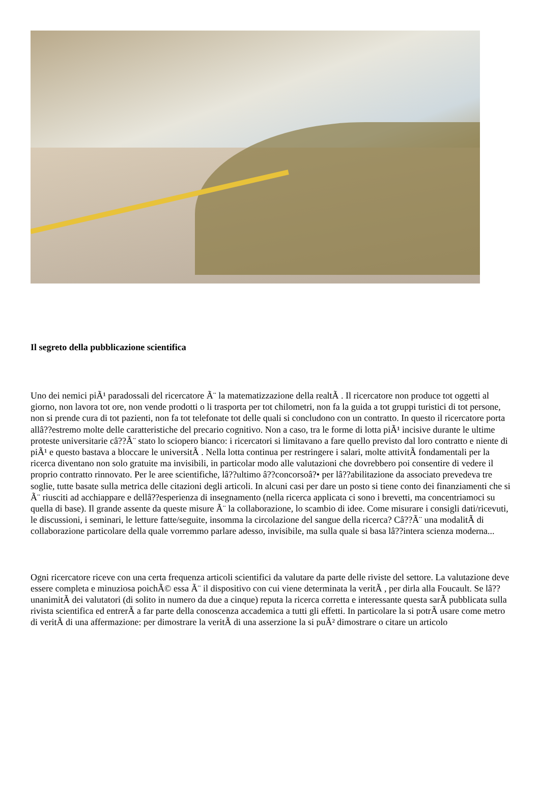Il segreto della pubblicazione scientifica
Uno dei nemici piÃ¹ paradossali del ricercatore Ã¨ la matematizzazione della realtÃ . Il ricercatore non produce tot oggetti al giorno, non lavora tot ore, non vende prodotti o li trasporta per tot chilometri, non fa la guida a tot gruppi turistici di tot persone, non si prende cura di tot pazienti, non fa tot telefonate tot delle quali si concludono con un contratto. In questo il ricercatore porta allâ??estremo molte delle caratteristiche del precario cognitivo. Non a caso, tra le forme di lotta piÃ¹ incisive durante le ultime proteste universitarie câ??Ã¨ stato lo sciopero bianco: i ricercatori si limitavano a fare quello previsto dal loro contratto e niente di piÃ¹ e questo bastava a bloccare le universitÃ . Nella lotta continua per restringere i salari, molte attivitÃ fondamentali per la ricerca diventano non solo gratuite ma invisibili, in particolar modo alle valutazioni che dovrebbero poi consentire di vedere il proprio contratto rinnovato. Per le aree scientifiche, lâ??ultimo â??concorsoâ?• per lâ??abilitazione da associato prevedeva tre soglie, tutte basate sulla metrica delle citazioni degli articoli. In alcuni casi per dare un posto si tiene conto dei finanziamenti che si Ã¨ riusciti ad acchiappare e dellâ??esperienza di insegnamento (nella ricerca applicata ci sono i brevetti, ma concentriamoci su quella di base). Il grande assente da queste misure Ã¨ la collaborazione, lo scambio di idee. Come misurare i consigli dati/ricevuti, le discussioni, i seminari, le letture fatte/seguite, insomma la circolazione del sangue della ricerca? Câ??Ã¨ una modalitÃ di collaborazione particolare della quale vorremmo parlare adesso, invisibile, ma sulla quale si basa lâ??intera scienza moderna...
Ogni ricercatore riceve con una certa frequenza articoli scientifici da valutare da parte delle riviste del settore. La valutazione deve essere completa e minuziosa poichÃ© essa Ã¨ il dispositivo con cui viene determinata la veritÃ , per dirla alla Foucault. Se lâ??unanimitÃ dei valutatori (di solito in numero da due a cinque) reputa la ricerca corretta e interessante questa sarÃ pubblicata sulla rivista scientifica ed entrerÃ a far parte della conoscenza accademica a tutti gli effetti. In particolare la si potrÃ usare come metro di veritÃ di una affermazione: per dimostrare la veritÃ di una asserzione la si puÃ² dimostrare o citare un articolo